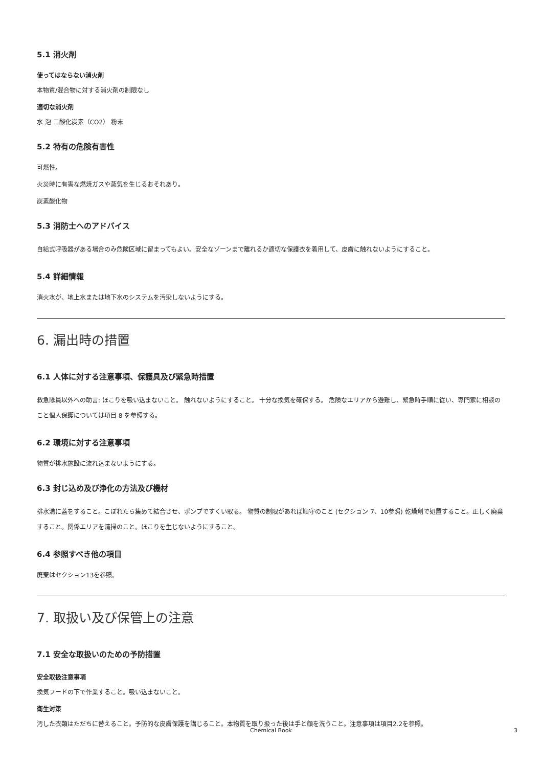5.1 消火剤
使ってはならない消火剤
本物質/混合物に対する消火剤の制限なし
適切な消火剤
水 泡 二酸化炭素（CO2） 粉末
5.2 特有の危険有害性
可燃性。
火災時に有害な燃焼ガスや蒸気を生じるおそれあり。
炭素酸化物
5.3 消防士へのアドバイス
自給式呼吸器がある場合のみ危険区域に留まってもよい。安全なゾーンまで離れるか適切な保護衣を着用して、皮膚に触れないようにすること。
5.4 詳細情報
消火水が、地上水または地下水のシステムを汚染しないようにする。
6. 漏出時の措置
6.1 人体に対する注意事項、保護具及び緊急時措置
救急隊員以外への助言: ほこりを吸い込まないこと。 触れないようにすること。 十分な換気を確保する。 危険なエリアから避難し、緊急時手順に従い、専門家に相談のこと個人保護については項目 8 を参照する。
6.2 環境に対する注意事項
物質が排水施設に流れ込まないようにする。
6.3 封じ込め及び浄化の方法及び機材
排水溝に蓋をすること。こぼれたら集めて結合させ、ポンプですくい取る。 物質の制限があれば順守のこと (セクション 7、10参照) 乾燥剤で処置すること。正しく廃棄すること。関係エリアを清掃のこと。ほこりを生じないようにすること。
6.4 参照すべき他の項目
廃棄はセクション13を参照。
7. 取扱い及び保管上の注意
7.1 安全な取扱いのための予防措置
安全取扱注意事項
換気フードの下で作業すること。吸い込まないこと。
衛生対策
汚した衣類はただちに替えること。予防的な皮膚保護を講じること。本物質を取り扱った後は手と顔を洗うこと。注意事項は項目2.2を参照。
Chemical Book
3